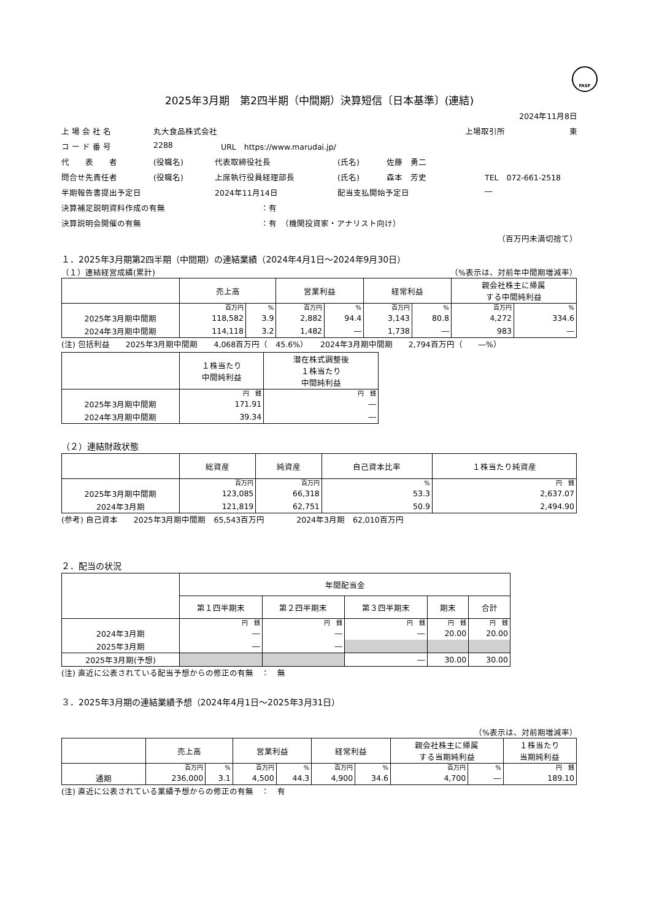FASF
2025年3月期　第2四半期（中間期）決算短信〔日本基準〕(連結)
2024年11月8日
上 場 会 社 名 丸大食品株式会社 上場取引所 東
コ ー ド 番 号 2288 URL　https://www.marudai.jp/
代　　表　　者 (役職名) 代表取締役社長 (氏名) 佐藤　勇二
問合せ先責任者 (役職名) 上席執行役員経理部長 (氏名) 森本　芳史 TEL　072-661-2518
半期報告書提出予定日 2024年11月14日 配当支払開始予定日 ―
決算補足説明資料作成の有無 ：有
決算説明会開催の有無 ：有　（機関投資家・アナリスト向け）
（百万円未満切捨て）
１．2025年3月期第2四半期（中間期）の連結業績（2024年4月1日～2024年9月30日）
（１）連結経営成績(累計) （%表示は、対前年中間期増減率）
| | 売上高 | | 営業利益 | | 経常利益 | | 親会社株主に帰属 する中間純利益 | |
| --- | --- | --- | --- | --- | --- | --- | --- | --- |
| | 百万円 | % | 百万円 | % | 百万円 | % | 百万円 | % |
| 2025年3月期中間期 | 118,582 | 3.9 | 2,882 | 94.4 | 3,143 | 80.8 | 4,272 | 334.6 |
| 2024年3月期中間期 | 114,118 | 3.2 | 1,482 | ― | 1,738 | ― | 983 | ― |
(注) 包括利益　　2025年3月期中間期　　4,068百万円（　45.6%）　　2024年3月期中間期　　2,794百万円（　　―%）
| | １株当たり 中間純利益 | 潜在株式調整後 １株当たり 中間純利益 |
| --- | --- | --- |
| | 円 銭 | 円 銭 |
| 2025年3月期中間期 | 171.91 | ― |
| 2024年3月期中間期 | 39.34 | ― |
（２）連結財政状態
| | 総資産 | 純資産 | 自己資本比率 | １株当たり純資産 |
| --- | --- | --- | --- | --- |
| | 百万円 | 百万円 | % | 円 銭 |
| 2025年3月期中間期 | 123,085 | 66,318 | 53.3 | 2,637.07 |
| 2024年3月期 | 121,819 | 62,751 | 50.9 | 2,494.90 |
(参考) 自己資本　　2025年3月期中間期　65,543百万円　　　　2024年3月期　62,010百万円
２．配当の状況
| | 年間配当金 | | | | |
| --- | --- | --- | --- | --- | --- |
| | 第１四半期末 | 第２四半期末 | 第３四半期末 | 期末 | 合計 |
| | 円 銭 | 円 銭 | 円 銭 | 円 銭 | 円 銭 |
| 2024年3月期 | ― | ― | ― | 20.00 | 20.00 |
| 2025年3月期 | ― | ― | | | |
| 2025年3月期(予想) | | | ― | 30.00 | 30.00 |
(注) 直近に公表されている配当予想からの修正の有無　：　無
３．2025年3月期の連結業績予想（2024年4月1日～2025年3月31日）
（%表示は、対前期増減率）
| | 売上高 | | 営業利益 | | 経常利益 | | 親会社株主に帰属 する当期純利益 | | １株当たり 当期純利益 |
| --- | --- | --- | --- | --- | --- | --- | --- | --- | --- |
| | 百万円 | % | 百万円 | % | 百万円 | % | 百万円 | % | 円 銭 |
| 通期 | 236,000 | 3.1 | 4,500 | 44.3 | 4,900 | 34.6 | 4,700 | ― | 189.10 |
(注) 直近に公表されている業績予想からの修正の有無　：　有